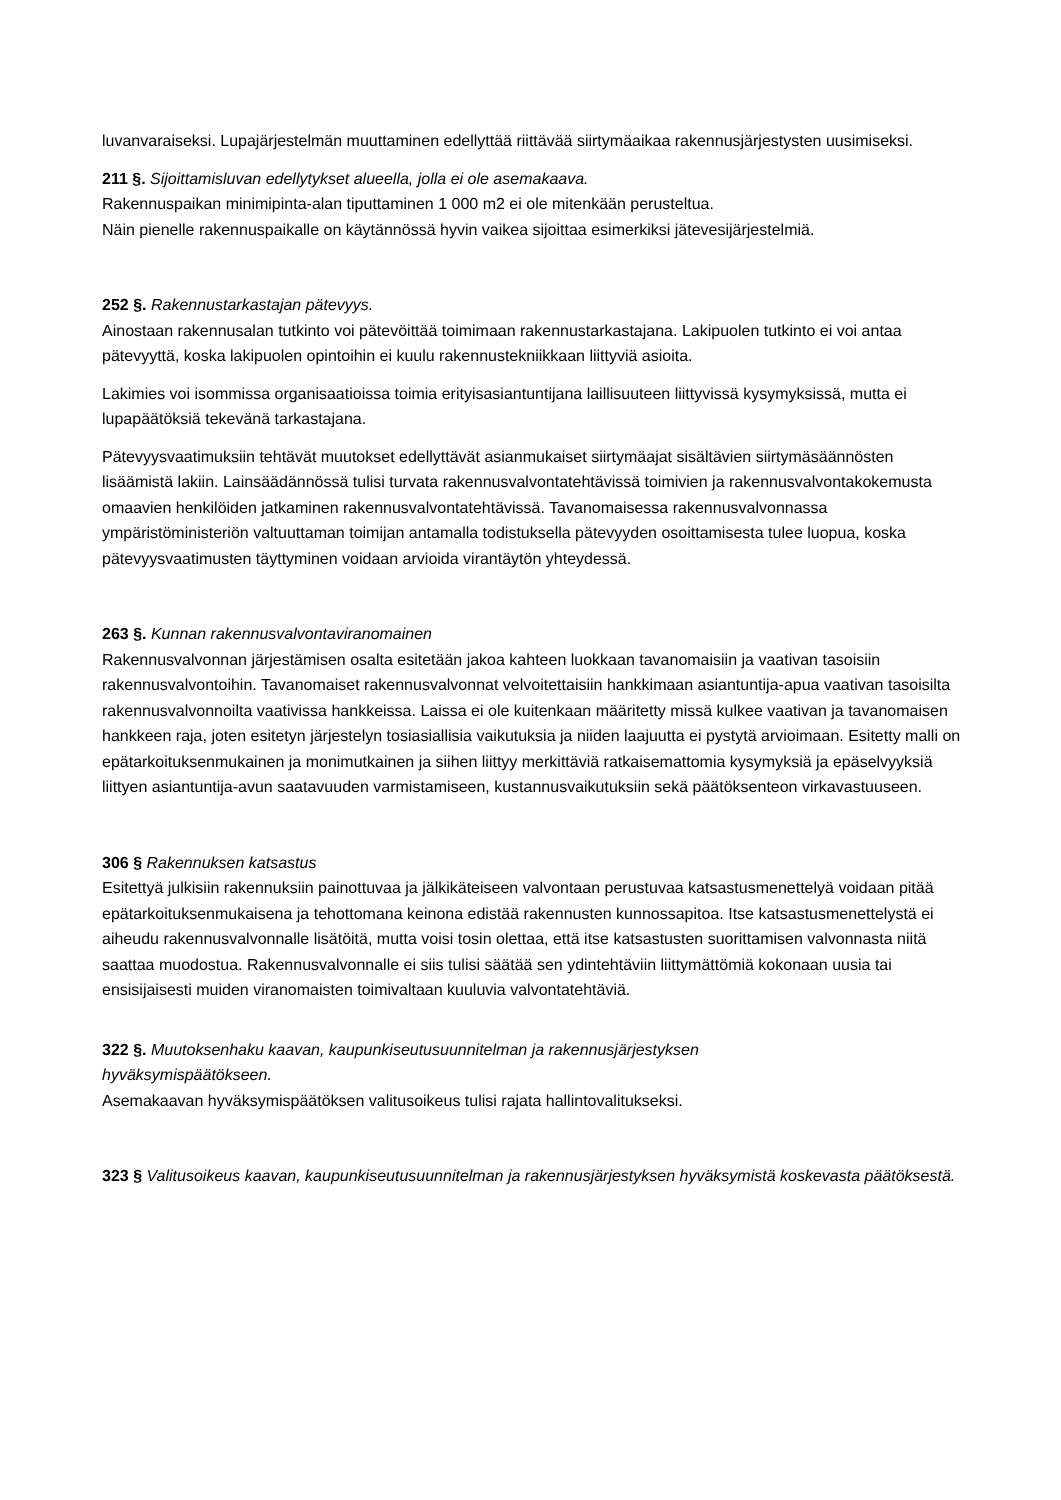luvanvaraiseksi. Lupajärjestelmän muuttaminen edellyttää riittävää siirtymäaikaa rakennusjärjestysten uusimiseksi.
211 §. Sijoittamisluvan edellytykset alueella, jolla ei ole asemakaava.
Rakennuspaikan minimipinta-alan tiputtaminen 1 000 m2 ei ole mitenkään perusteltua.
Näin pienelle rakennuspaikalle on käytännössä hyvin vaikea sijoittaa esimerkiksi jätevesijärjestelmiä.
252 §. Rakennustarkastajan pätevyys.
Ainostaan rakennusalan tutkinto voi pätevöittää toimimaan rakennustarkastajana. Lakipuolen tutkinto ei voi antaa pätevyyttä, koska lakipuolen opintoihin ei kuulu rakennustekniikkaan liittyviä asioita.
Lakimies voi isommissa organisaatioissa toimia erityisasiantuntijana laillisuuteen liittyvissä kysymyksissä, mutta ei lupapäätöksiä tekevänä tarkastajana.
Pätevyysvaatimuksiin tehtävät muutokset edellyttävät asianmukaiset siirtymäajat sisältävien siirtymäsäännösten lisäämistä lakiin. Lainsäädännössä tulisi turvata rakennusvalvontatehtävissä toimivien ja rakennusvalvontakokemusta omaavien henkilöiden jatkaminen rakennusvalvontatehtävissä. Tavanomaisessa rakennusvalvonnassa ympäristöministeriön valtuuttaman toimijan antamalla todistuksella pätevyyden osoittamisesta tulee luopua, koska pätevyysvaatimusten täyttyminen voidaan arvioida virantäytön yhteydessä.
263 §. Kunnan rakennusvalvontaviranomainen
Rakennusvalvonnan järjestämisen osalta esitetään jakoa kahteen luokkaan tavanomaisiin ja vaativan tasoisiin rakennusvalvontoihin. Tavanomaiset rakennusvalvonnat velvoitettaisiin hankkimaan asiantuntija-apua vaativan tasoisilta rakennusvalvonnoilta vaativissa hankkeissa. Laissa ei ole kuitenkaan määritetty missä kulkee vaativan ja tavanomaisen hankkeen raja, joten esitetyn järjestelyn tosiasiallisia vaikutuksia ja niiden laajuutta ei pystytä arvioimaan. Esitetty malli on epätarkoituksenmukainen ja monimutkainen ja siihen liittyy merkittäviä ratkaisemattomia kysymyksiä ja epäselvyyksiä liittyen asiantuntija-avun saatavuuden varmistamiseen, kustannusvaikutuksiin sekä päätöksenteon virkavastuuseen.
306 § Rakennuksen katsastus
Esitettyä julkisiin rakennuksiin painottuvaa ja jälkikäteiseen valvontaan perustuvaa katsastusmenettelyä voidaan pitää epätarkoituksenmukaisena ja tehottomana keinona edistää rakennusten kunnossapitoa. Itse katsastusmenettelystä ei aiheudu rakennusvalvonnalle lisätöitä, mutta voisi tosin olettaa, että itse katsastusten suorittamisen valvonnasta niitä saattaa muodostua. Rakennusvalvonnalle ei siis tulisi säätää sen ydintehtäviin liittymättömiä kokonaan uusia tai ensisijaisesti muiden viranomaisten toimivaltaan kuuluvia valvontatehtäviä.
322 §. Muutoksenhaku kaavan, kaupunkiseutusuunnitelman ja rakennusjärjestyksen
hyväksymispäätökseen.
Asemakaavan hyväksymispäätöksen valitusoikeus tulisi rajata hallintovalitukseksi.
323 § Valitusoikeus kaavan, kaupunkiseutusuunnitelman ja rakennusjärjestyksen hyväksymistä koskevasta päätöksestä.